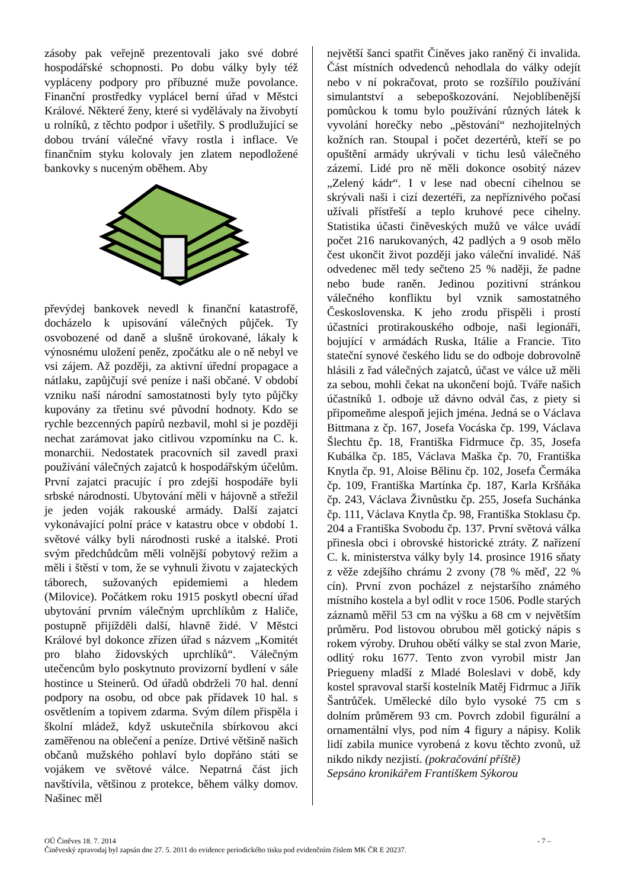zásoby pak veřejně prezentovali jako své dobré hospodářské schopnosti. Po dobu války byly též vypláceny podpory pro příbuzné muže povolance. Finanční prostředky vyplácel berní úřad v Městci Králové. Některé ženy, které si vydělávaly na živobytí u rolníků, z těchto podpor i ušetřily. S prodlužující se dobou trvání válečné vřavy rostla i inflace. Ve finančním styku kolovaly jen zlatem nepodložené bankovky s nuceným oběhem. Aby
převýdej bankovek nevedl k finanční katastrofě, docházelo k upisování válečných půjček. Ty osvobozené od daně a slušně úrokované, lákaly k výnosnému uložení peněz, zpočátku ale o ně nebyl ve vsi zájem. Až později, za aktivní úřední propagace a nátlaku, zapůjčují své peníze i naši občané. V období vzniku naší národní samostatnosti byly tyto půjčky kupovány za třetinu své původní hodnoty. Kdo se rychle bezcenných papírů nezbavil, mohl si je později nechat zarámovat jako citlivou vzpomínku na C. k. monarchii. Nedostatek pracovních sil zavedl praxi používání válečných zajatců k hospodářským účelům. První zajatci pracujíc í pro zdejší hospodáře byli srbské národnosti. Ubytování měli v hájovně a střežil je jeden voják rakouské armády. Další zajatci vykonávající polní práce v katastru obce v období 1. světové války byli národnosti ruské a italské. Proti svým předchůdcům měli volnější pobytový režim a měli i štěstí v tom, že se vyhnuli životu v zajateckých táborech, sužovaných epidemiemi a hledem (Milovice). Počátkem roku 1915 poskytl obecní úřad ubytování prvním válečným uprchlíkům z Haliče, postupně přijížděli další, hlavně židé. V Městci Králové byl dokonce zřízen úřad s názvem „Komitét pro blaho židovských uprchlíků“. Válečným utečencům bylo poskytnuto provizorní bydlení v sále hostince u Steinerů. Od úřadů obdrželi 70 hal. denní podpory na osobu, od obce pak přídavek 10 hal. s osvětlením a topivem zdarma. Svým dílem přispěla i školní mládež, když uskutečnila sbírkovou akci zaměřenou na oblečení a peníze. Drtivé většině našich občanů mužského pohlaví bylo dopřáno státi se vojákem ve světové válce. Nepatrná část jich navštívila, většinou z protekce, během války domov. Našinec měl
největší šanci spatřit Činěves jako raněný či invalida. Část místních odvedenců nehodlala do války odejít nebo v ní pokračovat, proto se rozšířilo používání simulantství a sebepoškozování. Nejoblíbenější pomůckou k tomu bylo používání různých látek k vyvolání horečky nebo „pěstování“ nezhojitelných kožních ran. Stoupal i počet dezertérů, kteří se po opuštění armády ukrývali v tichu lesů válečného zázemí. Lidé pro ně měli dokonce osobitý název „Zelený kádr“. I v lese nad obecní cihelnou se skrývali naši i cizí dezertéři, za nepříznivého počasí užívali přístřeší a teplo kruhové pece cihelny. Statistika účasti činěveských mužů ve válce uvádí počet 216 narukovaných, 42 padlých a 9 osob mělo čest ukončit život později jako váleční invalidé. Náš odvedenec měl tedy sečteno 25 % naději, že padne nebo bude raněn. Jedinou pozitivní stránkou válečného konfliktu byl vznik samostatného Československa. K jeho zrodu přispěli i prostí účastníci protirakouského odboje, naši legionáři, bojující v armádách Ruska, Itálie a Francie. Tito stateční synové českého lidu se do odboje dobrovolně hlásili z řad válečných zajatců, účast ve válce už měli za sebou, mohli čekat na ukončení bojů. Tváře našich účastníků 1. odboje už dávno odvál čas, z piety si připomeňme alespoň jejich jména. Jedná se o Václava Bittmana z čp. 167, Josefa Vocáska čp. 199, Václava Šlechtu čp. 18, Františka Fidrmuce čp. 35, Josefa Kubálka čp. 185, Václava Maška čp. 70, Františka Knytla čp. 91, Aloise Bělinu čp. 102, Josefa Čermáka čp. 109, Františka Martínka čp. 187, Karla Kršňáka čp. 243, Václava Živnůstku čp. 255, Josefa Suchánka čp. 111, Václava Knytla čp. 98, Františka Stoklasu čp. 204 a Františka Svobodu čp. 137. První světová válka přinesla obci i obrovské historické ztráty. Z nařízení C. k. ministerstva války byly 14. prosince 1916 sňaty z věže zdejšího chrámu 2 zvony (78 % měď, 22 % cín). První zvon pocházel z nejstaršího známého místního kostela a byl odlit v roce 1506. Podle starých záznamů měřil 53 cm na výšku a 68 cm v největším průměru. Pod listovou obrubou měl gotický nápis s rokem výroby. Druhou obětí války se stal zvon Marie, odlitý roku 1677. Tento zvon vyrobil mistr Jan Priegueny mladší z Mladé Boleslavi v době, kdy kostel spravoval starší kostelník Matěj Fidrmuc a Jiřík Šantrůček. Umělecké dílo bylo vysoké 75 cm s dolním průměrem 93 cm. Povrch zdobil figurální a ornamentální vlys, pod ním 4 figury a nápisy. Kolik lidí zabila munice vyrobená z kovu těchto zvonů, už nikdo nikdy nezjistí. (pokračování příště)
Sepsáno kronikářem Františkem Sýkorou
- 7 – OÚ Činěves 18. 7. 2014
Činěveský zpravodaj byl zapsán dne 27. 5. 2011 do evidence periodického tisku pod evidenčním číslem MK ČR E 20237.